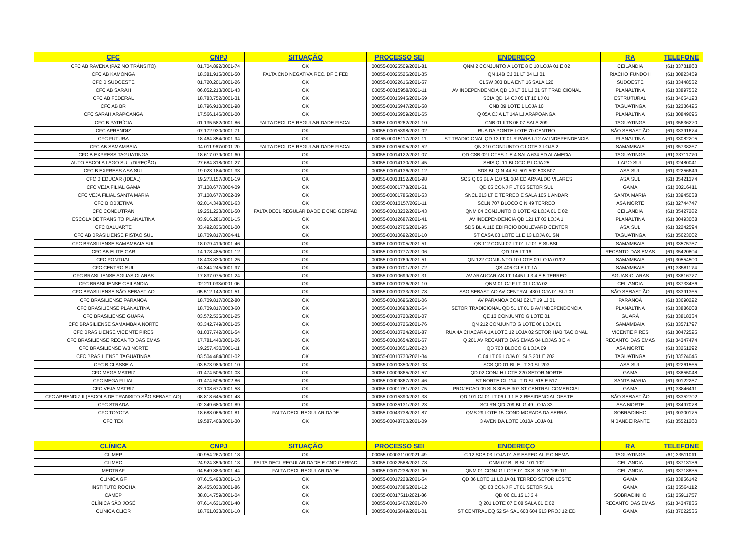| CFC | CNPJ | SITUAÇÃO | PROCESSO SEI | ENDEREÇO | RA | TELEFONE |
| --- | --- | --- | --- | --- | --- | --- |
| CFC AB RAVENA (PAZ NO TRÂNSITO) | 01.704.892/0001-74 | OK | 00055-00025509/2021-81 | QNM 2 CONJUNTO A LOTE 8 E 10 LOJA 01 E 02 | CEILANDIA | (61) 33731863 |
| CFC AB KAMONGA | 18.381.915/0001-50 | FALTA CND NEGATIVA REC. DF E FED | 00055-00026526/2021-35 | QN 14B CJ 01 LT 04 LJ 01 | RIACHO FUNDO II | (61) 30823459 |
| CFC B SUDOESTE | 01.720.201/0001-26 | OK | 00055-00022616/2021-57 | CLSW 303 BL A ENT 16 SALA 120 | SUDOESTE | (61) 33448532 |
| CFC AB SARAH | 06.052.213/0001-43 | OK | 00055-00015958/2021-11 | AV INDEPENDENCIA QD 13 LT 31 LJ 01 ST TRADICIONAL | PLANALTINA | (61) 33897532 |
| CFC AB FEDERAL | 18.783.752/0001-31 | OK | 00055-00016945/2021-69 | SCIA QD 14 CJ 05 LT 10 LJ 01 | ESTRUTURAL | (61) 34654123 |
| CFC AB BR | 18.796.910/0001-98 | OK | 00055-00016947/2021-58 | CNB 09 LOTE 1 LOJA 10 | TAGUATINGA | (61) 32336425 |
| CFC SARAH ARAPOANGA | 17.566.146/0001-00 | OK | 00055-00015959/2021-65 | Q 05A CJ A LT 14A LJ ARAPOANGA | PLANALTINA | (61) 30849696 |
| CFC B PATRÍCIA | 01.135.582/0001-86 | FALTA DECL DE REGULARIDADE FISCAL | 00055-00016262/2021-10 | CNB 01 LTS 06 07 SALA 209 | TAGUATINGA | (61) 35636220 |
| CFC APRENDIZ | 07.172.930/0001-71 | OK | 00055-00015398/2021-02 | RUA DA PONTE LOTE 70 CENTRO | SÃO SEBASTIÃO | (61) 33391674 |
| CFC FUTURA | 18.464.854/0001-94 | OK | 00055-00015117/2021-11 | ST TRADICIONAL QD 13 LT 01 R PARA LJ 2 AV INDEPENDENCIA | PLANALTINA | (61) 33082205 |
| CFC AB SAMAMBAIA | 04.011.967/0001-20 | FALTA DECL DE REGULARIDADE FISCAL | 00055-00015005/2021-52 | QN 210 CONJUNTO C LOTE 3 LOJA 2 | SAMAMBAIA | (61) 35738267 |
| CFC B EXPRESS TAGUATINGA | 18.617.079/0001-60 | OK | 00055-00014122/2021-07 | QD CSB 02 LOTES 1 E 4 SALA 634 ED ALAMEDA | TAGUATINGA | (61) 33711770 |
| AUTO ESCOLA LAGO SUL (DIREÇÃO) | 27.684.818/0001-27 | OK | 00055-00014130/2021-45 | SHIS QI 11 BLOCO P LOJA 25 | LAGO SUL | (61) 32480041 |
| CFC B EXPRESS ASA SUL | 19.023.184/0001-33 | OK | 00055-00014136/2021-12 | SDS BL Q N 44 SL 501 502 503 507 | ASA SUL | (61) 32256649 |
| CFC B EDUCAR (IDEAL) | 19.273.157/0001-19 | OK | 00055-00013152/2021-98 | SCS Q 06 BL A 110 SL 304 ED ARNALDO VILARES | ASA SUL | (61) 35421374 |
| CFC VEJA FILIAL GAMA | 37.108.677/0004-09 | OK | 00055-00001778/2021-51 | QD 05 CONJ F LT 05 SETOR SUL | GAMA | (61) 30216411 |
| CFC VEJA FILIAL SANTA MARIA | 37.108.677/0002-39 | OK | 00055-00001785/2021-53 | SNCL 213 LT E TERREO E SALA 105 1 ANDAR | SANTA MARIA | (61) 33945038 |
| CFC B OBJETIVA | 02.014.348/0001-63 | OK | 00055-00013157/2021-11 | SCLN 707 BLOCO C N 49 TERREO | ASA NORTE | (61) 32744747 |
| CFC CONDUTRAN | 19.251.223/0001-50 | FALTA DECL REGULARIDADE E CND GERFAD | 00055-00013232/2021-43 | QNM 04 CONJUNTO O LOTE 42 LOJA 01 E 02 | CEILANDIA | (61) 35427282 |
| ESCOLA DE TRANSITO PLANALTINA | 03.916.281/0001-15 | OK | 00055-00012687/2021-41 | AV INDEPENDENCIA QD 121 LT 03 LOJA 1 | PLANALTINA | (61) 30493068 |
| CFC BALUARTE | 33.492.836/0001-00 | OK | 00055-00012705/2021-95 | SDS BL A 110 EDIFICIO BOULEVARD CENTER | ASA SUL | (61) 32242594 |
| CFC AB BRASILIENSE PISTAO SUL | 18.709.817/0004-41 | OK | 00055-00010692/2021-10 | ST CASA 03 LOTE 11 E 13 LOJA 01 SN | TAGUATINGA | (61) 35623002 |
| CFC BRASILIENSE SAMAMBAIA SUL | 18.079.419/0001-46 | OK | 00055-00010705/2021-51 | QS 112 CONJ 07 LT 01 LJ 01 E SUBSL | SAMAMBAIA | (61) 33575757 |
| CFC AB ELITE CAR | 14.178.485/0001-12 | OK | 00055-00010777/2021-06 | QD 105 LT 16 | RECANTO DAS EMAS | (61) 35420804 |
| CFC PONTUAL | 18.403.830/0001-25 | OK | 00055-00010769/2021-51 | QN 122 CONJUNTO 10 LOTE 09 LOJA 01/02 | SAMAMBAIA | (61) 30554500 |
| CFC CENTRO SUL | 04.344.245/0001-97 | OK | 00055-00010701/2021-72 | QS 406 CJ E LT 1A | SAMAMBAIA | (61) 33581174 |
| CFC BRASILIENSE AGUAS CLARAS | 17.837.075/0001-24 | OK | 00055-00010699/2021-31 | AV ARAUCARIAS LT 1445 LJ 3 4 E 5 TERREO | AGUAS CLARAS | (61) 33816777 |
| CFC BRASILIENSE CEILANDIA | 02.211.033/0001-06 | OK | 00055-00010736/2021-10 | QNM 01 CJ F LT 01 LOJA 02 | CEILANDIA | (61) 33733436 |
| CFC BRASILIENSE SÃO SEBASTIAO | 05.512.142/0001-51 | OK | 00055-00010733/2021-78 | SAO SEBASTIAO AV CENTRAL 430 LOJA 01 SLJ 01 | SÃO SEBASTIÃO | (61) 33391365 |
| CFC BRASILIENSE PARANOA | 18.709.817/0002-80 | OK | 00055-00010696/2021-06 | AV PARANOA CONJ 02 LT 19 LJ 01 | PARANOÁ | (61) 33690222 |
| CFC BRASILIENSE PLANALTINA | 18.709.817/0003-60 | OK | 00055-00010693/2021-64 | SETOR TRADICIONAL QD 51 LT 01 B AV INDEPENDENCIA | PLANALTINA | (61) 33886008 |
| CFC BRASILIENSE GUARA | 03.572.535/0001-25 | OK | 00055-00010720/2021-07 | QE 13 CONJUNTO G LOTE 01 | GUARÁ | (61) 33818334 |
| CFC BRASILIENSE SAMAMBAIA NORTE | 03.342.749/0001-05 | OK | 00055-00010726/2021-76 | QN 212 CONJUNTO G LOTE 06 LOJA 01 | SAMAMBAIA | (61) 33571797 |
| CFC BRASILIENSE VICENTE PIRES | 01.037.742/0001-54 | OK | 00055-00010724/2021-87 | RUA 4A CHACARA 1A LOTE 12 LOJA 02 SETOR HABITACIONAL | VICENTE PIRES | (61) 30472525 |
| CFC BRASILIENSE RECANTO DAS EMAS | 17.781.440/0001-26 | OK | 00055-00010654/2021-67 | Q 201 AV RECANTO DAS EMAS 04 LOJAS 3 E 4 | RECANTO DAS EMAS | (61) 34347474 |
| CFC BRASILIENSE W3 NORTE | 19.257.430/0001-11 | OK | 00055-00010651/2021-23 | QD 703 BLOCO G LOJA 09 | ASA NORTE | (61) 33261292 |
| CFC BRASILIENSE TAGUATINGA | 03.504.484/0001-02 | OK | 00055-00010730/2021-34 | C 04 LT 06 LOJA 01 SLS 201 E 202 | TAGUATINGA | (61) 33524046 |
| CFC B CLASSE A | 03.573.989/0001-10 | OK | 00055-00010350/2021-08 | SCS QD 01 BL E LT 30 SL 203 | ASA SUL | (61) 32261565 |
| CFC MEGA MATRIZ | 01.474.506/0001-03 | OK | 00055-00009865/2021-57 | QD 02 CONJ H LOTE 220 SETOR NORTE | GAMA | (61) 33855048 |
| CFC MEGA FILIAL | 01.474.506/0002-86 | OK | 00055-00009867/2021-46 | ST NORTE CL 114 LT D SL 515 E 517 | SANTA MARIA | (61) 30122257 |
| CFC VEJA MATRIZ | 37.108.677/0001-58 | OK | 00055-00001781/2021-75 | PROJECAO 09 SLS 305 E 307 ST CENTRAL COMERCIAL | GAMA | (61) 33846411 |
| CFC APRENDIZ II (ESCOLA DE TRANSITO SÃO SEBASTIAO) | 08.818.645/0001-48 | OK | 00055-00015390/2021-38 | QD 101 CJ 01 LT 06 LJ 1 E 2 RESIDENCIAL OESTE | SÃO SEBASTIÃO | (61) 33352702 |
| CFC STRADA | 02.349.680/0001-89 | OK | 00055-00035131/2021-23 | SCLRN QD 709 BL G 49 LOJA 33 | ASA NORTE | (61) 33497078 |
| CFC TOYOTA | 18.688.066/0001-81 | FALTA DECL REGULARIDADE | 00055-00043738/2021-87 | QMS 29 LOTE 15 COND MORADA DA SERRA | SOBRADINHO | (61) 30300175 |
| CFC TEX | 19.587.408/0001-30 | OK | 00055-00048700/2021-09 | 3 AVENIDA LOTE 1010A LOJA 01 | N BANDEIRANTE | (61) 35521260 |
| CLÍNICA | CNPJ | SITUAÇÃO | PROCESSO SEI | ENDEREÇO | RA | TELEFONE |
| CLIMEP | 00.954.267/0001-18 | OK | 00055-00003110/2021-49 | C 12 SOB 03 LOJA 01 AR ESPECIAL P CINEMA | TAGUATINGA | (61) 33511011 |
| CLIMEC | 24.924.359/0001-13 | FALTA DECL REGULARIDADE E CND GERFAD | 00055-00022588/2021-78 | CNM 02 BL B SL 101 102 | CEILANDIA | (61) 33713136 |
| MEDTRAF | 04.549.883/0001-44 | FALTA DECL REGULARIDADE | 00055-00017238/2021-90 | QNM 01 CONJ G LOTE 01 03 SLS 102 109 111 | CEILANDIA | (61) 33718835 |
| CLÍNICA GF | 07.615.493/0001-13 | OK | 00055-00017228/2021-54 | QD 36 LOTE 11 LOJA 01 TERREO SETOR LESTE | GAMA | (61) 33856142 |
| INSTITUTO ROCHA | 26.455.030/0001-86 | OK | 00055-00017386/2021-12 | QD 03 CONJ F LT 01 SETOR SUL | GAMA | (61) 35564112 |
| CAMEP | 38.014.759/0001-04 | OK | 00055-00017511/2021-86 | QD 06 CL 15 LJ 3 4 | SOBRADINHO | (61) 35911757 |
| CLÍNICA SÃO JOSÉ | 07.614.631/0001-40 | OK | 00055-00015467/2021-70 | Q 201 LOTE 07 E 08 SALA 01 E 02 | RECANTO DAS EMAS | (61) 34347835 |
| CLÍNICA CLIOR | 18.761.033/0001-10 | OK | 00055-00015849/2021-01 | ST CENTRAL EQ 52 54 SAL 603 604 613 PROJ 12 ED | GAMA | (61) 37022535 |